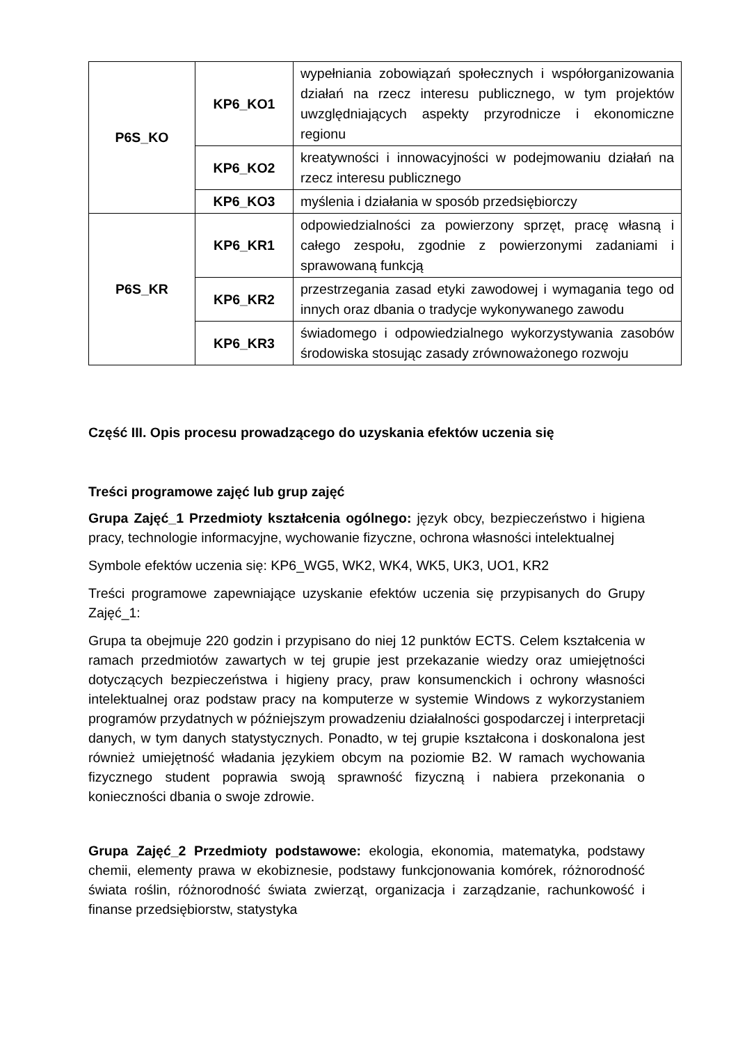| P6S_KO | KP6_KO1 | wypełniania zobowiązań społecznych i współorganizowania działań na rzecz interesu publicznego, w tym projektów uwzględniających aspekty przyrodnicze i ekonomiczne regionu |
| | KP6_KO2 | kreatywności i innowacyjności w podejmowaniu działań na rzecz interesu publicznego |
| | KP6_KO3 | myślenia i działania w sposób przedsiębiorczy |
| P6S_KR | KP6_KR1 | odpowiedzialności za powierzony sprzęt, pracę własną i całego zespołu, zgodnie z powierzonymi zadaniami i sprawowaną funkcją |
| | KP6_KR2 | przestrzegania zasad etyki zawodowej i wymagania tego od innych oraz dbania o tradycje wykonywanego zawodu |
| | KP6_KR3 | świadomego i odpowiedzialnego wykorzystywania zasobów środowiska stosując zasady zrównoważonego rozwoju |
Część III. Opis procesu prowadzącego do uzyskania efektów uczenia się
Treści programowe zajęć lub grup zajęć
Grupa Zajęć_1 Przedmioty kształcenia ogólnego: język obcy, bezpieczeństwo i higiena pracy, technologie informacyjne, wychowanie fizyczne, ochrona własności intelektualnej
Symbole efektów uczenia się: KP6_WG5, WK2, WK4, WK5, UK3, UO1, KR2
Treści programowe zapewniające uzyskanie efektów uczenia się przypisanych do Grupy Zajęć_1:
Grupa ta obejmuje 220 godzin i przypisano do niej 12 punktów ECTS. Celem kształcenia w ramach przedmiotów zawartych w tej grupie jest przekazanie wiedzy oraz umiejętności dotyczących bezpieczeństwa i higieny pracy, praw konsumenckich i ochrony własności intelektualnej oraz podstaw pracy na komputerze w systemie Windows z wykorzystaniem programów przydatnych w późniejszym prowadzeniu działalności gospodarczej i interpretacji danych, w tym danych statystycznych. Ponadto, w tej grupie kształcona i doskonalona jest również umiejętność władania językiem obcym na poziomie B2. W ramach wychowania fizycznego student poprawia swoją sprawność fizyczną i nabiera przekonania o konieczności dbania o swoje zdrowie.
Grupa Zajęć_2 Przedmioty podstawowe: ekologia, ekonomia, matematyka, podstawy chemii, elementy prawa w ekobiznesie, podstawy funkcjonowania komórek, różnorodność świata roślin, różnorodność świata zwierząt, organizacja i zarządzanie, rachunkowość i finanse przedsiębiorstw, statystyka